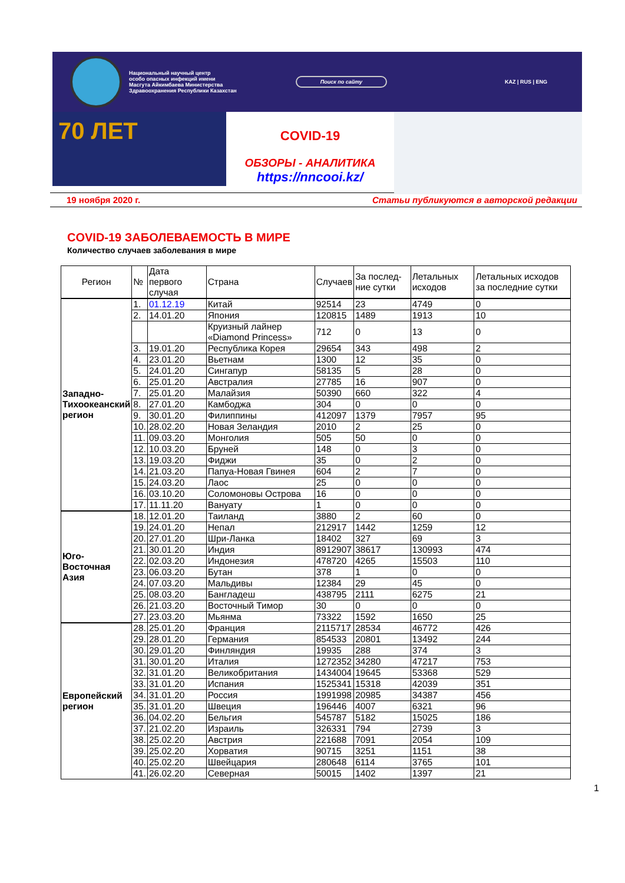Национальный научный центр
особо опасных инфекций имени
Масгута Айкимбаева Министерства
Здравоохранения Республики Казахстан
Поиск по сайту
KAZ | RUS | ENG
70 ЛЕТ
COVID-19
ОБЗОРЫ - АНАЛИТИКА
https://nncooi.kz/
19 ноября 2020 г. Статьи публикуются в авторской редакции
COVID-19 ЗАБОЛЕВАЕМОСТЬ В МИРЕ
Количество случаев заболевания в мире
| Регион | № | Дата первого случая | Страна | Случаев | За послед-ние сутки | Летальных исходов | Летальных исходов за последние сутки |
| --- | --- | --- | --- | --- | --- | --- | --- |
| Западно-Тихоокеанский регион | 1. | 01.12.19 | Китай | 92514 | 23 | 4749 | 0 |
| | 2. | 14.01.20 | Япония | 120815 | 1489 | 1913 | 10 |
| | | | Круизный лайнер «Diamond Princess» | 712 | 0 | 13 | 0 |
| | 3. | 19.01.20 | Республика Корея | 29654 | 343 | 498 | 2 |
| | 4. | 23.01.20 | Вьетнам | 1300 | 12 | 35 | 0 |
| | 5. | 24.01.20 | Сингапур | 58135 | 5 | 28 | 0 |
| | 6. | 25.01.20 | Австралия | 27785 | 16 | 907 | 0 |
| | 7. | 25.01.20 | Малайзия | 50390 | 660 | 322 | 4 |
| | 8. | 27.01.20 | Камбоджа | 304 | 0 | 0 | 0 |
| | 9. | 30.01.20 | Филиппины | 412097 | 1379 | 7957 | 95 |
| | 10. | 28.02.20 | Новая Зеландия | 2010 | 2 | 25 | 0 |
| | 11. | 09.03.20 | Монголия | 505 | 50 | 0 | 0 |
| | 12. | 10.03.20 | Бруней | 148 | 0 | 3 | 0 |
| | 13. | 19.03.20 | Фиджи | 35 | 0 | 2 | 0 |
| | 14. | 21.03.20 | Папуа-Новая Гвинея | 604 | 2 | 7 | 0 |
| | 15. | 24.03.20 | Лаос | 25 | 0 | 0 | 0 |
| | 16. | 03.10.20 | Соломоновы Острова | 16 | 0 | 0 | 0 |
| | 17. | 11.11.20 | Вануату | 1 | 0 | 0 | 0 |
| Юго-Восточная Азия | 18. | 12.01.20 | Таиланд | 3880 | 2 | 60 | 0 |
| | 19. | 24.01.20 | Непал | 212917 | 1442 | 1259 | 12 |
| | 20. | 27.01.20 | Шри-Ланка | 18402 | 327 | 69 | 3 |
| | 21. | 30.01.20 | Индия | 8912907 | 38617 | 130993 | 474 |
| | 22. | 02.03.20 | Индонезия | 478720 | 4265 | 15503 | 110 |
| | 23. | 06.03.20 | Бутан | 378 | 1 | 0 | 0 |
| | 24. | 07.03.20 | Мальдивы | 12384 | 29 | 45 | 0 |
| | 25. | 08.03.20 | Бангладеш | 438795 | 2111 | 6275 | 21 |
| | 26. | 21.03.20 | Восточный Тимор | 30 | 0 | 0 | 0 |
| | 27. | 23.03.20 | Мьянма | 73322 | 1592 | 1650 | 25 |
| Европейский регион | 28. | 25.01.20 | Франция | 2115717 | 28534 | 46772 | 426 |
| | 29. | 28.01.20 | Германия | 854533 | 20801 | 13492 | 244 |
| | 30. | 29.01.20 | Финляндия | 19935 | 288 | 374 | 3 |
| | 31. | 30.01.20 | Италия | 1272352 | 34280 | 47217 | 753 |
| | 32. | 31.01.20 | Великобритания | 1434004 | 19645 | 53368 | 529 |
| | 33. | 31.01.20 | Испания | 1525341 | 15318 | 42039 | 351 |
| | 34. | 31.01.20 | Россия | 1991998 | 20985 | 34387 | 456 |
| | 35. | 31.01.20 | Швеция | 196446 | 4007 | 6321 | 96 |
| | 36. | 04.02.20 | Бельгия | 545787 | 5182 | 15025 | 186 |
| | 37. | 21.02.20 | Израиль | 326331 | 794 | 2739 | 3 |
| | 38. | 25.02.20 | Австрия | 221688 | 7091 | 2054 | 109 |
| | 39. | 25.02.20 | Хорватия | 90715 | 3251 | 1151 | 38 |
| | 40. | 25.02.20 | Швейцария | 280648 | 6114 | 3765 | 101 |
| | 41. | 26.02.20 | Северная | 50015 | 1402 | 1397 | 21 |
1